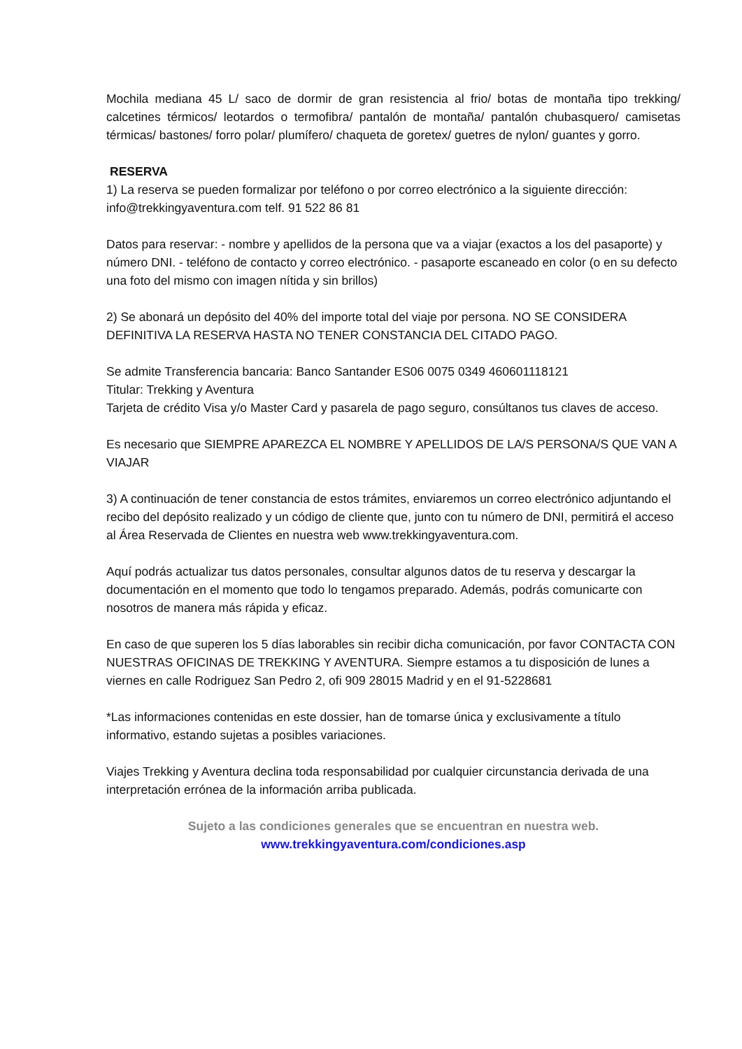Mochila mediana 45 L/ saco de dormir de gran resistencia al frio/ botas de montaña tipo trekking/ calcetines térmicos/ leotardos o termofibra/ pantalón de montaña/ pantalón chubasquero/ camisetas térmicas/ bastones/ forro polar/ plumífero/ chaqueta de goretex/ guetres de nylon/ guantes y gorro.
RESERVA
1) La reserva se pueden formalizar por teléfono o por correo electrónico a la siguiente dirección: info@trekkingyaventura.com telf. 91 522 86 81
Datos para reservar: - nombre y apellidos de la persona que va a viajar (exactos a los del pasaporte) y número DNI. - teléfono de contacto y correo electrónico. - pasaporte escaneado en color (o en su defecto una foto del mismo con imagen nítida y sin brillos)
2) Se abonará un depósito del 40% del importe total del viaje por persona. NO SE CONSIDERA DEFINITIVA LA RESERVA HASTA NO TENER CONSTANCIA DEL CITADO PAGO.
Se admite Transferencia bancaria: Banco Santander ES06 0075 0349 460601118121
Titular: Trekking y Aventura
Tarjeta de crédito Visa y/o Master Card y pasarela de pago seguro, consúltanos tus claves de acceso.
Es necesario que SIEMPRE APAREZCA EL NOMBRE Y APELLIDOS DE LA/S PERSONA/S QUE VAN A VIAJAR
3) A continuación de tener constancia de estos trámites, enviaremos un correo electrónico adjuntando el recibo del depósito realizado y un código de cliente que, junto con tu número de DNI, permitirá el acceso al Área Reservada de Clientes en nuestra web www.trekkingyaventura.com.
Aquí podrás actualizar tus datos personales, consultar algunos datos de tu reserva y descargar la documentación en el momento que todo lo tengamos preparado. Además, podrás comunicarte con nosotros de manera más rápida y eficaz.
En caso de que superen los 5 días laborables sin recibir dicha comunicación, por favor CONTACTA CON NUESTRAS OFICINAS DE TREKKING Y AVENTURA. Siempre estamos a tu disposición de lunes a viernes en calle Rodriguez San Pedro 2, ofi 909 28015 Madrid y en el 91-5228681
*Las informaciones contenidas en este dossier, han de tomarse única y exclusivamente a título informativo, estando sujetas a posibles variaciones.
Viajes Trekking y Aventura declina toda responsabilidad por cualquier circunstancia derivada de una interpretación errónea de la información arriba publicada.
Sujeto a las condiciones generales que se encuentran en nuestra web.
www.trekkingyaventura.com/condiciones.asp